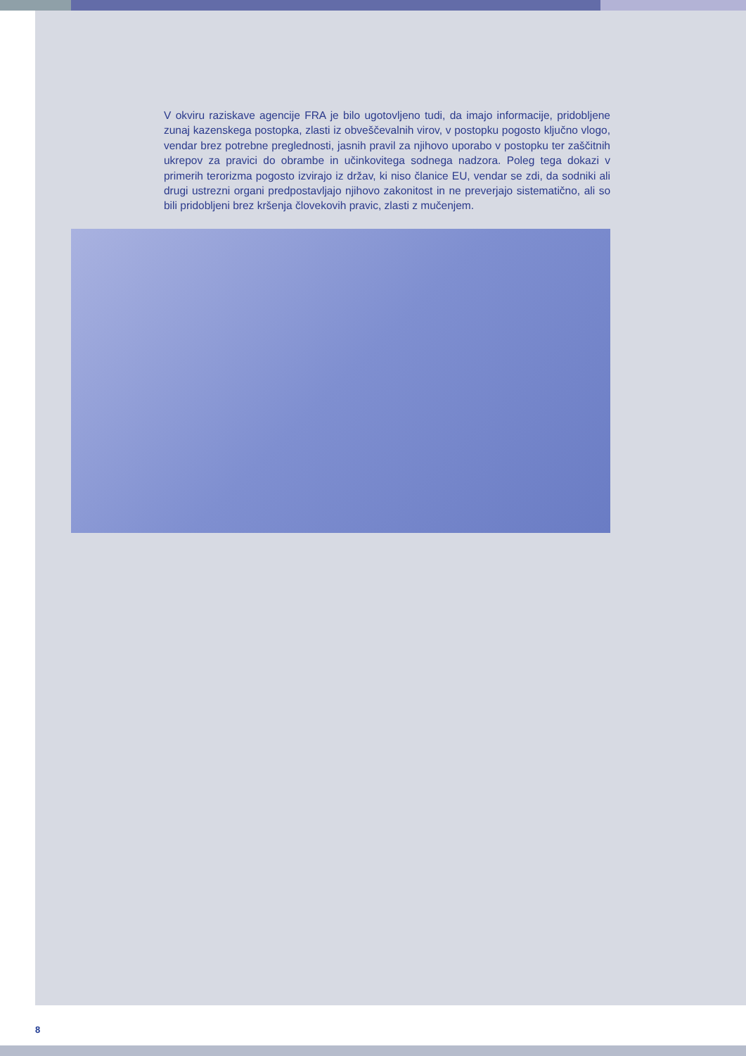V okviru raziskave agencije FRA je bilo ugotovljeno tudi, da imajo informacije, pridobljene zunaj kazenskega postopka, zlasti iz obveščevalnih virov, v postopku pogosto ključno vlogo, vendar brez potrebne preglednosti, jasnih pravil za njihovo uporabo v postopku ter zaščitnih ukrepov za pravici do obrambe in učinkovitega sodnega nadzora. Poleg tega dokazi v primerih terorizma pogosto izvirajo iz držav, ki niso članice EU, vendar se zdi, da sodniki ali drugi ustrezni organi predpostavljajo njihovo zakonitost in ne preverjajo sistematično, ali so bili pridobljeni brez kršenja človekovih pravic, zlasti z mučenjem.
8